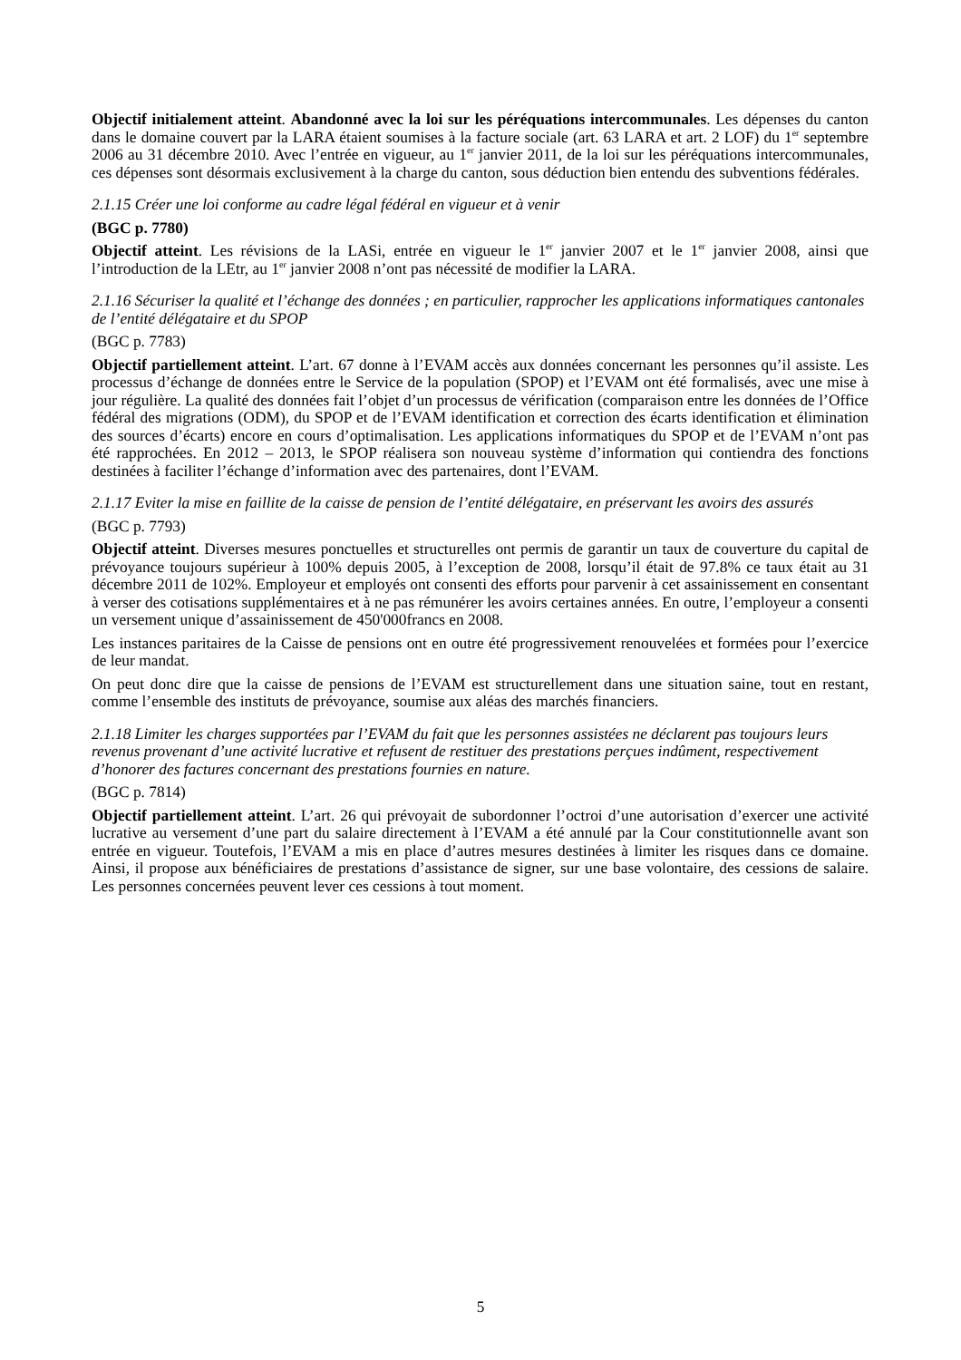Objectif initialement atteint. Abandonné avec la loi sur les péréquations intercommunales. Les dépenses du canton dans le domaine couvert par la LARA étaient soumises à la facture sociale (art. 63 LARA et art. 2 LOF) du 1<sup>er</sup> septembre 2006 au 31 décembre 2010. Avec l’entrée en vigueur, au 1<sup>er</sup> janvier 2011, de la loi sur les péréquations intercommunales, ces dépenses sont désormais exclusivement à la charge du canton, sous déduction bien entendu des subventions fédérales.
2.1.15 Créer une loi conforme au cadre légal fédéral en vigueur et à venir
(BGC p. 7780)
Objectif atteint. Les révisions de la LASi, entrée en vigueur le 1<sup>er</sup> janvier 2007 et le 1<sup>er</sup> janvier 2008, ainsi que l’introduction de la LEtr, au 1<sup>er</sup> janvier 2008 n’ont pas nécessité de modifier la LARA.
2.1.16 Sécuriser la qualité et l’échange des données ; en particulier, rapprocher les applications informatiques cantonales de l’entité délégataire et du SPOP
(BGC p. 7783)
Objectif partiellement atteint. L’art. 67 donne à l’EVAM accès aux données concernant les personnes qu’il assiste. Les processus d’échange de données entre le Service de la population (SPOP) et l’EVAM ont été formalisés, avec une mise à jour régulière. La qualité des données fait l’objet d’un processus de vérification (comparaison entre les données de l’Office fédéral des migrations (ODM), du SPOP et de l’EVAM identification et correction des écarts identification et élimination des sources d’écarts) encore en cours d’optimalisation. Les applications informatiques du SPOP et de l’EVAM n’ont pas été rapprochées. En 2012 – 2013, le SPOP réalisera son nouveau système d’information qui contiendra des fonctions destinées à faciliter l’échange d’information avec des partenaires, dont l’EVAM.
2.1.17 Eviter la mise en faillite de la caisse de pension de l’entité délégataire, en préservant les avoirs des assurés
(BGC p. 7793)
Objectif atteint. Diverses mesures ponctuelles et structurelles ont permis de garantir un taux de couverture du capital de prévoyance toujours supérieur à 100% depuis 2005, à l’exception de 2008, lorsqu’il était de 97.8% ce taux était au 31 décembre 2011 de 102%. Employeur et employés ont consenti des efforts pour parvenir à cet assainissement en consentant à verser des cotisations supplémentaires et à ne pas rémunérer les avoirs certaines années. En outre, l’employeur a consenti un versement unique d’assainissement de 450'000francs en 2008.
Les instances paritaires de la Caisse de pensions ont en outre été progressivement renouvelées et formées pour l’exercice de leur mandat.
On peut donc dire que la caisse de pensions de l’EVAM est structurellement dans une situation saine, tout en restant, comme l’ensemble des instituts de prévoyance, soumise aux aléas des marchés financiers.
2.1.18 Limiter les charges supportées par l’EVAM du fait que les personnes assistées ne déclarent pas toujours leurs revenus provenant d’une activité lucrative et refusent de restituer des prestations perçues indûment, respectivement d’honorer des factures concernant des prestations fournies en nature.
(BGC p. 7814)
Objectif partiellement atteint. L’art. 26 qui prévoyait de subordonner l’octroi d’une autorisation d’exercer une activité lucrative au versement d’une part du salaire directement à l’EVAM a été annulé par la Cour constitutionnelle avant son entrée en vigueur. Toutefois, l’EVAM a mis en place d’autres mesures destinées à limiter les risques dans ce domaine. Ainsi, il propose aux bénéficiaires de prestations d’assistance de signer, sur une base volontaire, des cessions de salaire. Les personnes concernées peuvent lever ces cessions à tout moment.
5